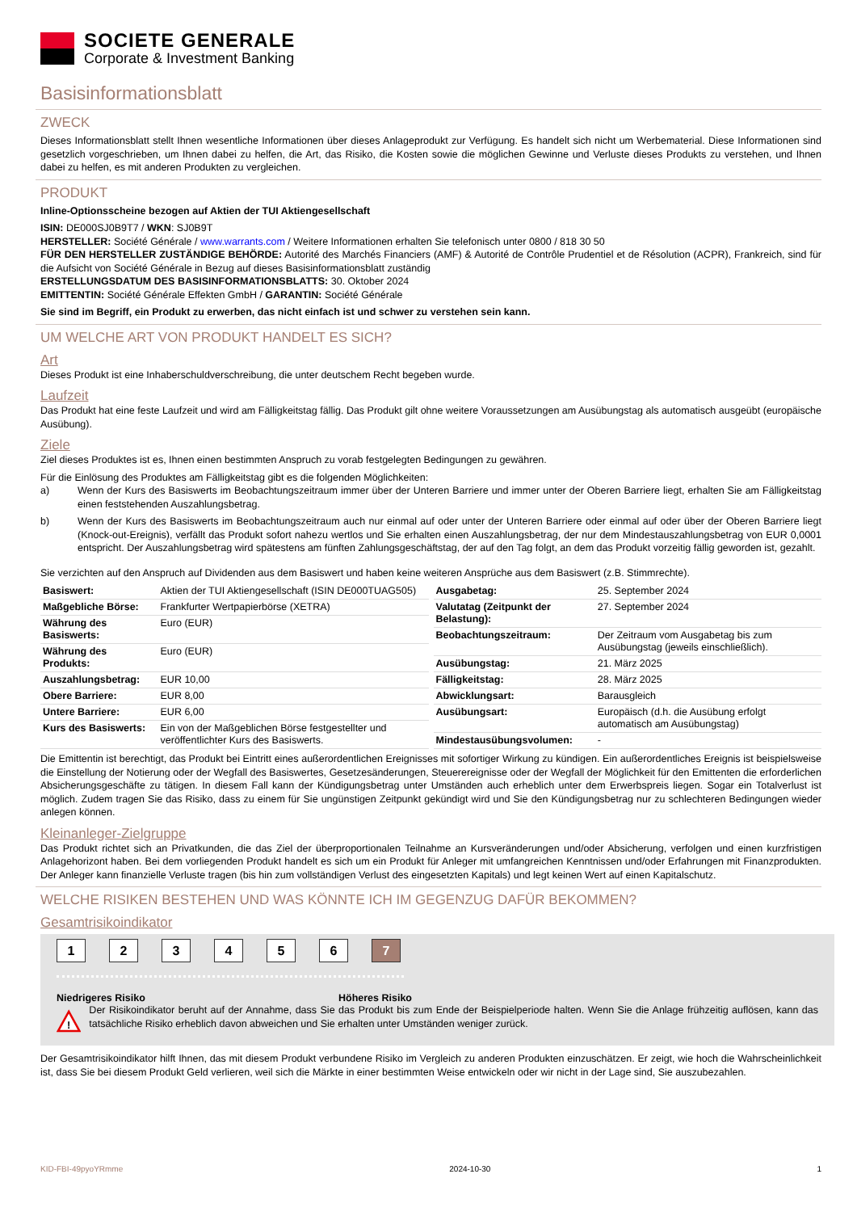SOCIETE GENERALE
Corporate & Investment Banking
Basisinformationsblatt
ZWECK
Dieses Informationsblatt stellt Ihnen wesentliche Informationen über dieses Anlageprodukt zur Verfügung. Es handelt sich nicht um Werbematerial. Diese Informationen sind gesetzlich vorgeschrieben, um Ihnen dabei zu helfen, die Art, das Risiko, die Kosten sowie die möglichen Gewinne und Verluste dieses Produkts zu verstehen, und Ihnen dabei zu helfen, es mit anderen Produkten zu vergleichen.
PRODUKT
Inline-Optionsscheine bezogen auf Aktien der TUI Aktiengesellschaft
ISIN: DE000SJ0B9T7 / WKN: SJ0B9T
HERSTELLER: Société Générale / www.warrants.com / Weitere Informationen erhalten Sie telefonisch unter 0800 / 818 30 50
FÜR DEN HERSTELLER ZUSTÄNDIGE BEHÖRDE: Autorité des Marchés Financiers (AMF) & Autorité de Contrôle Prudentiel et de Résolution (ACPR), Frankreich, sind für die Aufsicht von Société Générale in Bezug auf dieses Basisinformationsblatt zuständig
ERSTELLUNGSDATUM DES BASISINFORMATIONSBLATTS: 30. Oktober 2024
EMITTENTIN: Société Générale Effekten GmbH / GARANTIN: Société Générale
Sie sind im Begriff, ein Produkt zu erwerben, das nicht einfach ist und schwer zu verstehen sein kann.
UM WELCHE ART VON PRODUKT HANDELT ES SICH?
Art
Dieses Produkt ist eine Inhaberschuldverschreibung, die unter deutschem Recht begeben wurde.
Laufzeit
Das Produkt hat eine feste Laufzeit und wird am Fälligkeitstag fällig. Das Produkt gilt ohne weitere Voraussetzungen am Ausübungstag als automatisch ausgeübt (europäische Ausübung).
Ziele
Ziel dieses Produktes ist es, Ihnen einen bestimmten Anspruch zu vorab festgelegten Bedingungen zu gewähren.
Für die Einlösung des Produktes am Fälligkeitstag gibt es die folgenden Möglichkeiten:
a) Wenn der Kurs des Basiswerts im Beobachtungszeitraum immer über der Unteren Barriere und immer unter der Oberen Barriere liegt, erhalten Sie am Fälligkeitstag einen feststehenden Auszahlungsbetrag.
b) Wenn der Kurs des Basiswerts im Beobachtungszeitraum auch nur einmal auf oder unter der Unteren Barriere oder einmal auf oder über der Oberen Barriere liegt (Knock-out-Ereignis), verfällt das Produkt sofort nahezu wertlos und Sie erhalten einen Auszahlungsbetrag, der nur dem Mindestauszahlungsbetrag von EUR 0,0001 entspricht. Der Auszahlungsbetrag wird spätestens am fünften Zahlungsgeschäftstag, der auf den Tag folgt, an dem das Produkt vorzeitig fällig geworden ist, gezahlt.
Sie verzichten auf den Anspruch auf Dividenden aus dem Basiswert und haben keine weiteren Ansprüche aus dem Basiswert (z.B. Stimmrechte).
| Basiswert: | Aktien der TUI Aktiengesellschaft (ISIN DE000TUAG505) |
| Maßgebliche Börse: | Frankfurter Wertpapierbörse (XETRA) |
| Währung des Basiswerts: | Euro (EUR) |
| Währung des Produkts: | Euro (EUR) |
| Auszahlungsbetrag: | EUR 10,00 |
| Obere Barriere: | EUR 8,00 |
| Untere Barriere: | EUR 6,00 |
| Kurs des Basiswerts: | Ein von der Maßgeblichen Börse festgestellter und veröffentlichter Kurs des Basiswerts. |
| Ausgabetag: | 25. September 2024 |
| Valutatag (Zeitpunkt der Belastung): | 27. September 2024 |
| Beobachtungszeitraum: | Der Zeitraum vom Ausgabetag bis zum Ausübungstag (jeweils einschließlich). |
| Ausübungstag: | 21. März 2025 |
| Fälligkeitstag: | 28. März 2025 |
| Abwicklungsart: | Barausgleich |
| Ausübungsart: | Europäisch (d.h. die Ausübung erfolgt automatisch am Ausübungstag) |
| Mindestausübungsvolumen: | - |
Die Emittentin ist berechtigt, das Produkt bei Eintritt eines außerordentlichen Ereignisses mit sofortiger Wirkung zu kündigen. Ein außerordentliches Ereignis ist beispielsweise die Einstellung der Notierung oder der Wegfall des Basiswertes, Gesetzesänderungen, Steuerereignisse oder der Wegfall der Möglichkeit für den Emittenten die erforderlichen Absicherungsgeschäfte zu tätigen. In diesem Fall kann der Kündigungsbetrag unter Umständen auch erheblich unter dem Erwerbspreis liegen. Sogar ein Totalverlust ist möglich. Zudem tragen Sie das Risiko, dass zu einem für Sie ungünstigen Zeitpunkt gekündigt wird und Sie den Kündigungsbetrag nur zu schlechteren Bedingungen wieder anlegen können.
Kleinanleger-Zielgruppe
Das Produkt richtet sich an Privatkunden, die das Ziel der überproportionalen Teilnahme an Kursveränderungen und/oder Absicherung, verfolgen und einen kurzfristigen Anlagehorizont haben. Bei dem vorliegenden Produkt handelt es sich um ein Produkt für Anleger mit umfangreichen Kenntnissen und/oder Erfahrungen mit Finanzprodukten. Der Anleger kann finanzielle Verluste tragen (bis hin zum vollständigen Verlust des eingesetzten Kapitals) und legt keinen Wert auf einen Kapitalschutz.
WELCHE RISIKEN BESTEHEN UND WAS KÖNNTE ICH IM GEGENZUG DAFÜR BEKOMMEN?
Gesamtrisikoindikator
1 2 3 4 5 6 7
Niedrigeres Risiko Höheres Risiko
!
Der Risikoindikator beruht auf der Annahme, dass Sie das Produkt bis zum Ende der Beispielperiode halten. Wenn Sie die Anlage frühzeitig auflösen, kann das tatsächliche Risiko erheblich davon abweichen und Sie erhalten unter Umständen weniger zurück.
Der Gesamtrisikoindikator hilft Ihnen, das mit diesem Produkt verbundene Risiko im Vergleich zu anderen Produkten einzuschätzen. Er zeigt, wie hoch die Wahrscheinlichkeit ist, dass Sie bei diesem Produkt Geld verlieren, weil sich die Märkte in einer bestimmten Weise entwickeln oder wir nicht in der Lage sind, Sie auszubezahlen.
KID-FBI-49pyoYRmme 2024-10-30 1